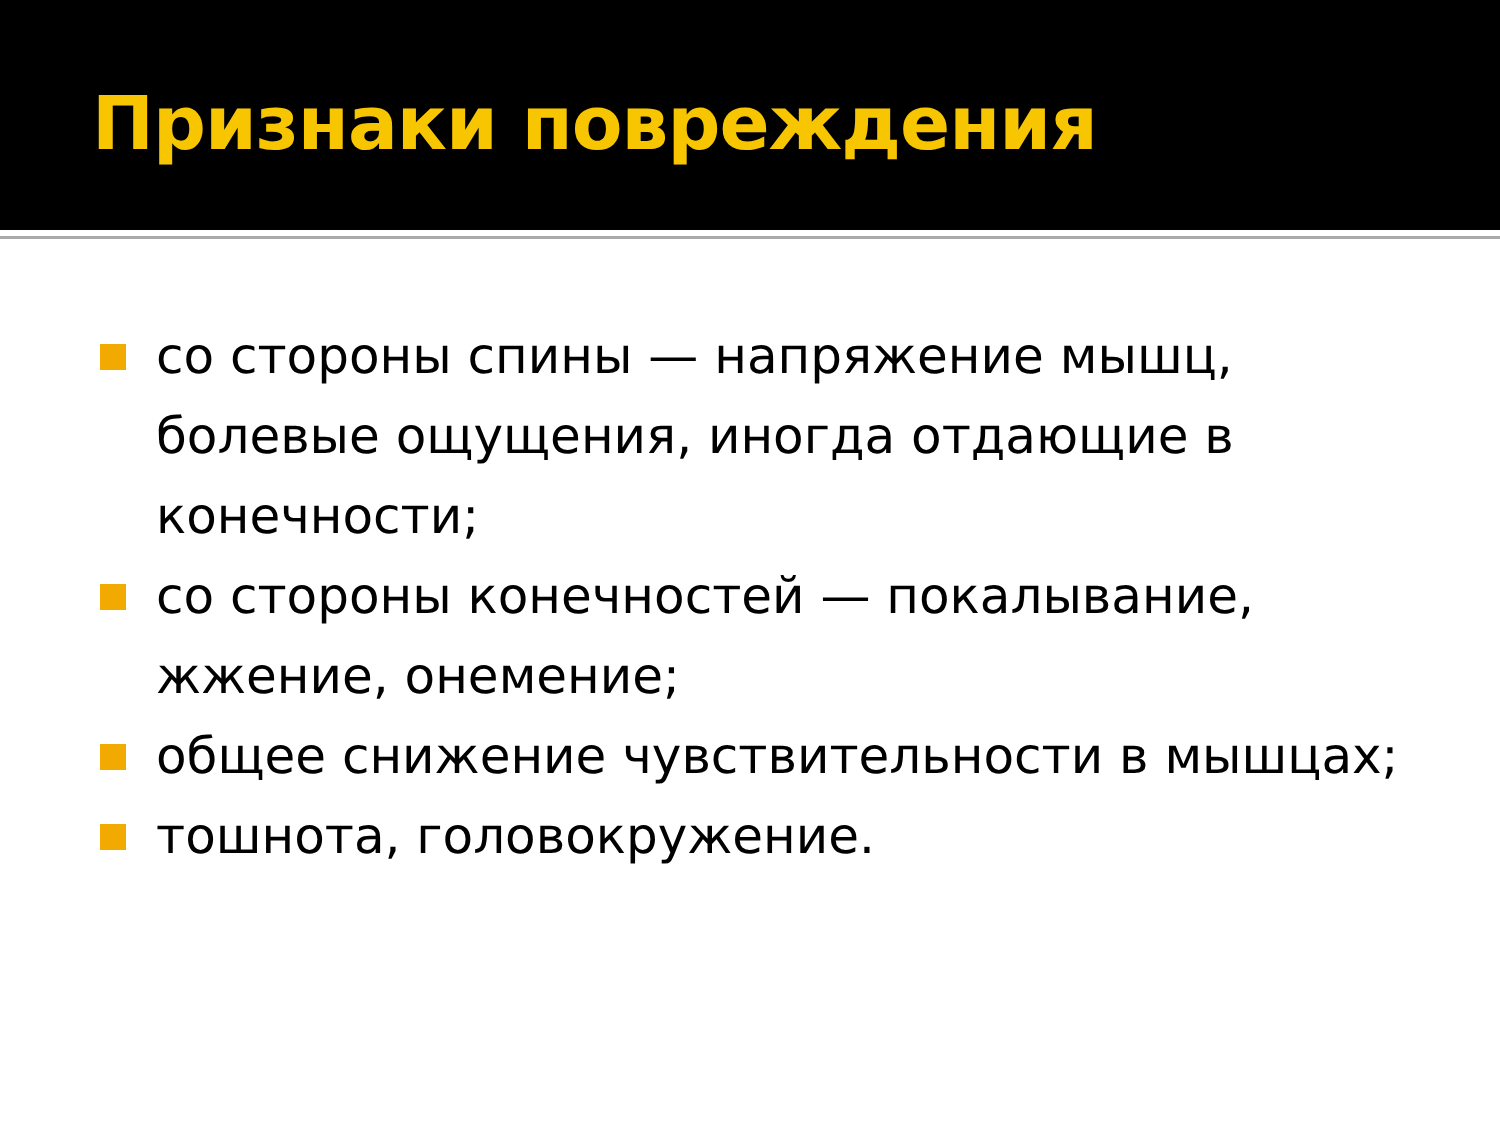Признаки повреждения
со стороны спины — напряжение мышц, болевые ощущения, иногда отдающие в конечности;
со стороны конечностей — покалывание, жжение, онемение;
общее снижение чувствительности в мышцах;
тошнота, головокружение.